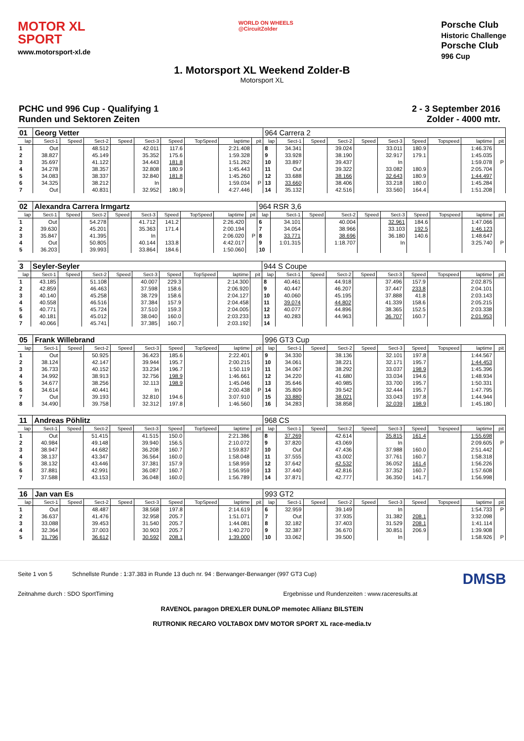MOTOR XL
SPORT
www.motorsport-xl.de
WORLD ON WHEELS
@CircuitZolder
Porsche Club
Historic Challenge
Porsche Club
996 Cup
1. Motorsport XL Weekend Zolder-B
Motorsport XL
PCHC und 996 Cup - Qualifying 1
Runden und Sektoren Zeiten
2 - 3 September 2016
Zolder - 4000 mtr.
| 01 | Georg Vetter | | | | | | | | | 964 Carrera 2 | | | | | | | | | |
| lap | Sect-1 | Speed | Sect-2 | Speed | Sect-3 | Speed | TopSpeed | laptime | pit | lap | Sect-1 | Speed | Sect-2 | Speed | Sect-3 | Speed | Topspeed | laptime | pit |
| 1 | Out | | 48.512 | | 42.011 | 117.6 | | 2:21.408 | | 8 | 34.341 | | 39.024 | | 33.011 | 180.9 | | 1:46.376 | |
| 2 | 38.827 | | 45.149 | | 35.352 | 175.6 | | 1:59.328 | | 9 | 33.928 | | 38.190 | | 32.917 | 179.1 | | 1:45.035 | |
| 3 | 35.697 | | 41.122 | | 34.443 | 181.8 | | 1:51.262 | | 10 | 33.897 | | 39.437 | | In | | | 1:59.078 | P |
| 4 | 34.278 | | 38.357 | | 32.808 | 180.9 | | 1:45.443 | | 11 | Out | | 39.322 | | 33.082 | 180.9 | | 2:05.704 | |
| 5 | 34.083 | | 38.337 | | 32.840 | 181.8 | | 1:45.260 | | 12 | 33.688 | | 38.166 | | 32.643 | 180.9 | | 1:44.497 | |
| 6 | 34.325 | | 38.212 | | In | | | 1:59.034 | P | 13 | 33.660 | | 38.406 | | 33.218 | 180.0 | | 1:45.284 | |
| 7 | Out | | 40.831 | | 32.952 | 180.9 | | 4:27.446 | | 14 | 35.132 | | 42.516 | | 33.560 | 164.4 | | 1:51.208 | |
| 02 | Alexandra Carrera Irmgartz | | | | | | | | | 964 RSR 3,6 | | | | | | | | | |
| lap | Sect-1 | Speed | Sect-2 | Speed | Sect-3 | Speed | TopSpeed | laptime | pit | lap | Sect-1 | Speed | Sect-2 | Speed | Sect-3 | Speed | Topspeed | laptime | pit |
| 1 | Out | | 54.278 | | 41.712 | 141.2 | | 2:26.420 | | 6 | 34.101 | | 40.004 | | 32.961 | 184.6 | | 1:47.066 | |
| 2 | 39.630 | | 45.201 | | 35.363 | 171.4 | | 2:00.194 | | 7 | 34.054 | | 38.966 | | 33.103 | 192.5 | | 1:46.123 | |
| 3 | 35.847 | | 41.395 | | In | | | 2:06.020 | P | 8 | 33.771 | | 38.696 | | 36.180 | 140.6 | | 1:48.647 | |
| 4 | Out | | 50.805 | | 40.144 | 133.8 | | 4:42.017 | | 9 | 1:01.315 | | 1:18.707 | | In | | | 3:25.740 | P |
| 5 | 36.203 | | 39.993 | | 33.864 | 184.6 | | 1:50.060 | | 10 | | | | | | | | | |
| 3 | Seyler-Seyler | | | | | | | | | 944 S Coupe | | | | | | | | | |
| lap | Sect-1 | Speed | Sect-2 | Speed | Sect-3 | Speed | TopSpeed | laptime | pit | lap | Sect-1 | Speed | Sect-2 | Speed | Sect-3 | Speed | Topspeed | laptime | pit |
| 1 | 43.185 | | 51.108 | | 40.007 | 229.3 | | 2:14.300 | | 8 | 40.461 | | 44.918 | | 37.496 | 157.9 | | 2:02.875 | |
| 2 | 42.859 | | 46.463 | | 37.598 | 158.6 | | 2:06.920 | | 9 | 40.447 | | 46.207 | | 37.447 | 233.8 | | 2:04.101 | |
| 3 | 40.140 | | 45.258 | | 38.729 | 158.6 | | 2:04.127 | | 10 | 40.060 | | 45.195 | | 37.888 | 41.8 | | 2:03.143 | |
| 4 | 40.558 | | 46.516 | | 37.384 | 157.9 | | 2:04.458 | | 11 | 39.074 | | 44.802 | | 41.339 | 158.6 | | 2:05.215 | |
| 5 | 40.771 | | 45.724 | | 37.510 | 159.3 | | 2:04.005 | | 12 | 40.077 | | 44.896 | | 38.365 | 152.5 | | 2:03.338 | |
| 6 | 40.181 | | 45.012 | | 38.040 | 160.0 | | 2:03.233 | | 13 | 40.283 | | 44.963 | | 36.707 | 160.7 | | 2:01.953 | |
| 7 | 40.066 | | 45.741 | | 37.385 | 160.7 | | 2:03.192 | | 14 | | | | | | | | | |
| 05 | Frank Willebrand | | | | | | | | | 996 GT3 Cup | | | | | | | | | |
| lap | Sect-1 | Speed | Sect-2 | Speed | Sect-3 | Speed | TopSpeed | laptime | pit | lap | Sect-1 | Speed | Sect-2 | Speed | Sect-3 | Speed | Topspeed | laptime | pit |
| 1 | Out | | 50.925 | | 36.423 | 185.6 | | 2:22.401 | | 9 | 34.330 | | 38.136 | | 32.101 | 197.8 | | 1:44.567 | |
| 2 | 38.124 | | 42.147 | | 39.944 | 195.7 | | 2:00.215 | | 10 | 34.061 | | 38.221 | | 32.171 | 195.7 | | 1:44.453 | |
| 3 | 36.733 | | 40.152 | | 33.234 | 196.7 | | 1:50.119 | | 11 | 34.067 | | 38.292 | | 33.037 | 198.9 | | 1:45.396 | |
| 4 | 34.992 | | 38.913 | | 32.756 | 198.9 | | 1:46.661 | | 12 | 34.220 | | 41.680 | | 33.034 | 194.6 | | 1:48.934 | |
| 5 | 34.677 | | 38.256 | | 32.113 | 198.9 | | 1:45.046 | | 13 | 35.646 | | 40.985 | | 33.700 | 195.7 | | 1:50.331 | |
| 6 | 34.614 | | 40.441 | | In | | | 2:00.438 | P | 14 | 35.809 | | 39.542 | | 32.444 | 195.7 | | 1:47.795 | |
| 7 | Out | | 39.193 | | 32.810 | 194.6 | | 3:07.910 | | 15 | 33.880 | | 38.021 | | 33.043 | 197.8 | | 1:44.944 | |
| 8 | 34.490 | | 39.758 | | 32.312 | 197.8 | | 1:46.560 | | 16 | 34.283 | | 38.858 | | 32.039 | 198.9 | | 1:45.180 | |
| 11 | Andreas Pöhlitz | | | | | | | | | 968 CS | | | | | | | | | |
| lap | Sect-1 | Speed | Sect-2 | Speed | Sect-3 | Speed | TopSpeed | laptime | pit | lap | Sect-1 | Speed | Sect-2 | Speed | Sect-3 | Speed | Topspeed | laptime | pit |
| 1 | Out | | 51.415 | | 41.515 | 150.0 | | 2:21.386 | | 8 | 37.269 | | 42.614 | | 35.815 | 161.4 | | 1:55.698 | |
| 2 | 40.984 | | 49.148 | | 39.940 | 156.5 | | 2:10.072 | | 9 | 37.820 | | 43.069 | | In | | | 2:09.605 | P |
| 3 | 38.947 | | 44.682 | | 36.208 | 160.7 | | 1:59.837 | | 10 | Out | | 47.436 | | 37.988 | 160.0 | | 2:51.442 | |
| 4 | 38.137 | | 43.347 | | 36.564 | 160.0 | | 1:58.048 | | 11 | 37.555 | | 43.002 | | 37.761 | 160.7 | | 1:58.318 | |
| 5 | 38.132 | | 43.446 | | 37.381 | 157.9 | | 1:58.959 | | 12 | 37.642 | | 42.532 | | 36.052 | 161.4 | | 1:56.226 | |
| 6 | 37.881 | | 42.991 | | 36.087 | 160.7 | | 1:56.959 | | 13 | 37.440 | | 42.816 | | 37.352 | 160.7 | | 1:57.608 | |
| 7 | 37.588 | | 43.153 | | 36.048 | 160.0 | | 1:56.789 | | 14 | 37.871 | | 42.777 | | 36.350 | 141.7 | | 1:56.998 | |
| 16 | Jan van Es | | | | | | | | | 993 GT2 | | | | | | | | | |
| lap | Sect-1 | Speed | Sect-2 | Speed | Sect-3 | Speed | TopSpeed | laptime | pit | lap | Sect-1 | Speed | Sect-2 | Speed | Sect-3 | Speed | Topspeed | laptime | pit |
| 1 | Out | | 48.487 | | 38.568 | 197.8 | | 2:14.619 | | 6 | 32.959 | | 39.149 | | In | | | 1:54.733 | P |
| 2 | 36.637 | | 41.476 | | 32.958 | 205.7 | | 1:51.071 | | 7 | Out | | 37.935 | | 31.382 | 208.1 | | 3:32.098 | |
| 3 | 33.088 | | 39.453 | | 31.540 | 205.7 | | 1:44.081 | | 8 | 32.182 | | 37.403 | | 31.529 | 208.1 | | 1:41.114 | |
| 4 | 32.364 | | 37.003 | | 30.903 | 205.7 | | 1:40.270 | | 9 | 32.387 | | 36.670 | | 30.851 | 206.9 | | 1:39.908 | |
| 5 | 31.796 | | 36.612 | | 30.592 | 208.1 | | 1:39.000 | | 10 | 33.062 | | 39.500 | | In | | | 1:58.926 | P |
Seite 1 von 5 Schnellste Runde : 1:37.383 in Runde 13 duch nr. 94 : Berwanger-Berwanger (997 GT3 Cup) DMSB
Zeitnahme durch : SDO SportTiming Ergebnisse und Rundenzeiten : www.raceresults.at
RAVENOL paragon DREXLER DUNLOP memotec Allianz BILSTEIN
RUTRONIK RECARO VOLTABOX DMV MOTOR SPORT XL race-media.tv